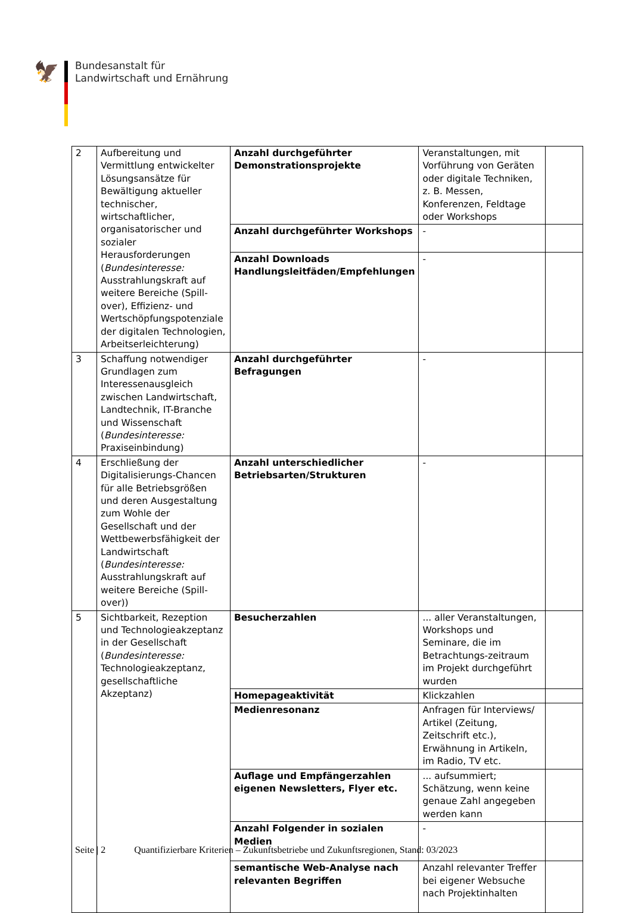🦅
Bundesanstalt für
Landwirtschaft und Ernährung
| 2 | Aufbereitung und Vermittlung entwickelter Lösungsansätze für Bewältigung aktueller technischer, wirtschaftlicher, organisatorischer und sozialer Herausforderungen ( Bundesinteresse: Ausstrahlungskraft auf weitere Bereiche (Spill-over), Effizienz- und Wertschöpfungspotenziale der digitalen Technologien, Arbeitserleichterung) | Anzahl durchgeführter Demonstrationsprojekte | Veranstaltungen, mit Vorführung von Geräten oder digitale Techniken, z. B. Messen, Konferenzen, Feldtage oder Workshops | |
| | | Anzahl durchgeführter Workshops | - | |
| | | Anzahl Downloads Handlungsleitfäden/Empfehlungen | - | |
| 3 | Schaffung notwendiger Grundlagen zum Interessenausgleich zwischen Landwirtschaft, Landtechnik, IT-Branche und Wissenschaft ( Bundesinteresse: Praxiseinbindung) | Anzahl durchgeführter Befragungen | - | |
| 4 | Erschließung der Digitalisierungs-Chancen für alle Betriebsgrößen und deren Ausgestaltung zum Wohle der Gesellschaft und der Wettbewerbsfähigkeit der Landwirtschaft ( Bundesinteresse: Ausstrahlungskraft auf weitere Bereiche (Spill-over)) | Anzahl unterschiedlicher Betriebsarten/Strukturen | - | |
| 5 | Sichtbarkeit, Rezeption und Technologieakzeptanz in der Gesellschaft ( Bundesinteresse: Technologieakzeptanz, gesellschaftliche Akzeptanz) | Besucherzahlen | ... aller Veranstaltungen, Workshops und Seminare, die im Betrachtungs-zeitraum im Projekt durchgeführt wurden | |
| | | Homepageaktivität | Klickzahlen | |
| | | Medienresonanz | Anfragen für Interviews/ Artikel (Zeitung, Zeitschrift etc.), Erwähnung in Artikeln, im Radio, TV etc. | |
| | | Auflage und Empfängerzahlen eigenen Newsletters, Flyer etc. | ... aufsummiert; Schätzung, wenn keine genaue Zahl angegeben werden kann | |
| | | Anzahl Folgender in sozialen Medien | - | |
| | | semantische Web-Analyse nach relevanten Begriffen | Anzahl relevanter Treffer bei eigener Websuche nach Projektinhalten | |
Seite | 2 Quantifizierbare Kriterien – Zukunftsbetriebe und Zukunftsregionen, Stand: 03/2023